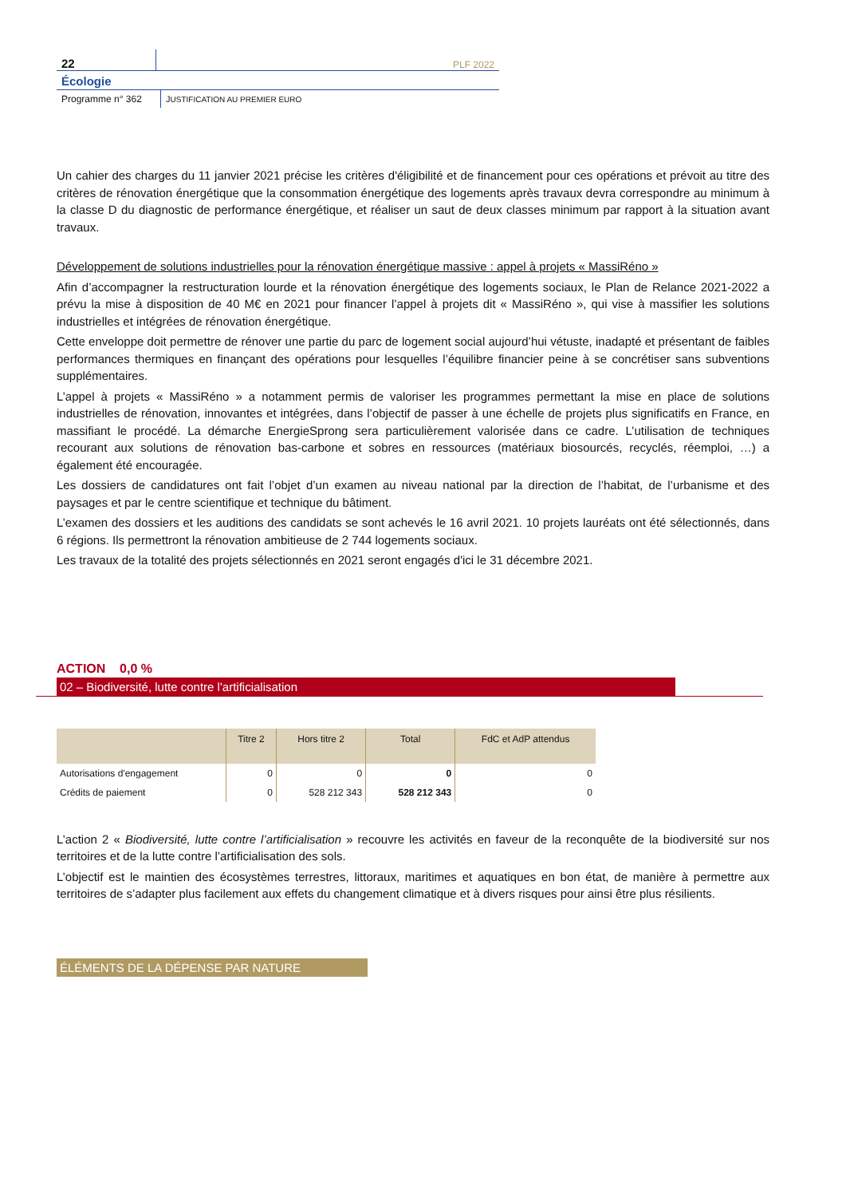22
PLF 2022
Écologie
Programme n° 362 JUSTIFICATION AU PREMIER EURO
Un cahier des charges du 11 janvier 2021 précise les critères d'éligibilité et de financement pour ces opérations et prévoit au titre des critères de rénovation énergétique que la consommation énergétique des logements après travaux devra correspondre au minimum à la classe D du diagnostic de performance énergétique, et réaliser un saut de deux classes minimum par rapport à la situation avant travaux.
Développement de solutions industrielles pour la rénovation énergétique massive : appel à projets « MassiRéno »
Afin d’accompagner la restructuration lourde et la rénovation énergétique des logements sociaux, le Plan de Relance 2021-2022 a prévu la mise à disposition de 40 M€ en 2021 pour financer l’appel à projets dit « MassiRéno », qui vise à massifier les solutions industrielles et intégrées de rénovation énergétique.
Cette enveloppe doit permettre de rénover une partie du parc de logement social aujourd’hui vétuste, inadapté et présentant de faibles performances thermiques en finançant des opérations pour lesquelles l’équilibre financier peine à se concrétiser sans subventions supplémentaires.
L’appel à projets « MassiRéno » a notamment permis de valoriser les programmes permettant la mise en place de solutions industrielles de rénovation, innovantes et intégrées, dans l’objectif de passer à une échelle de projets plus significatifs en France, en massifiant le procédé. La démarche EnergieSprong sera particulièrement valorisée dans ce cadre. L’utilisation de techniques recourant aux solutions de rénovation bas-carbone et sobres en ressources (matériaux biosourcés, recyclés, réemploi, …) a également été encouragée.
Les dossiers de candidatures ont fait l’objet d’un examen au niveau national par la direction de l’habitat, de l’urbanisme et des paysages et par le centre scientifique et technique du bâtiment.
L’examen des dossiers et les auditions des candidats se sont achevés le 16 avril 2021. 10 projets lauréats ont été sélectionnés, dans 6 régions. Ils permettront la rénovation ambitieuse de 2 744 logements sociaux.
Les travaux de la totalité des projets sélectionnés en 2021 seront engagés d'ici le 31 décembre 2021.
ACTION 0,0 %
02 – Biodiversité, lutte contre l'artificialisation
| | Titre 2 | Hors titre 2 | Total | FdC et AdP attendus |
| --- | --- | --- | --- | --- |
| Autorisations d'engagement | 0 | 0 | 0 | 0 |
| Crédits de paiement | 0 | 528 212 343 | 528 212 343 | 0 |
L’action 2 « Biodiversité, lutte contre l’artificialisation » recouvre les activités en faveur de la reconquête de la biodiversité sur nos territoires et de la lutte contre l’artificialisation des sols.
L’objectif est le maintien des écosystèmes terrestres, littoraux, maritimes et aquatiques en bon état, de manière à permettre aux territoires de s’adapter plus facilement aux effets du changement climatique et à divers risques pour ainsi être plus résilients.
ÉLÉMENTS DE LA DÉPENSE PAR NATURE